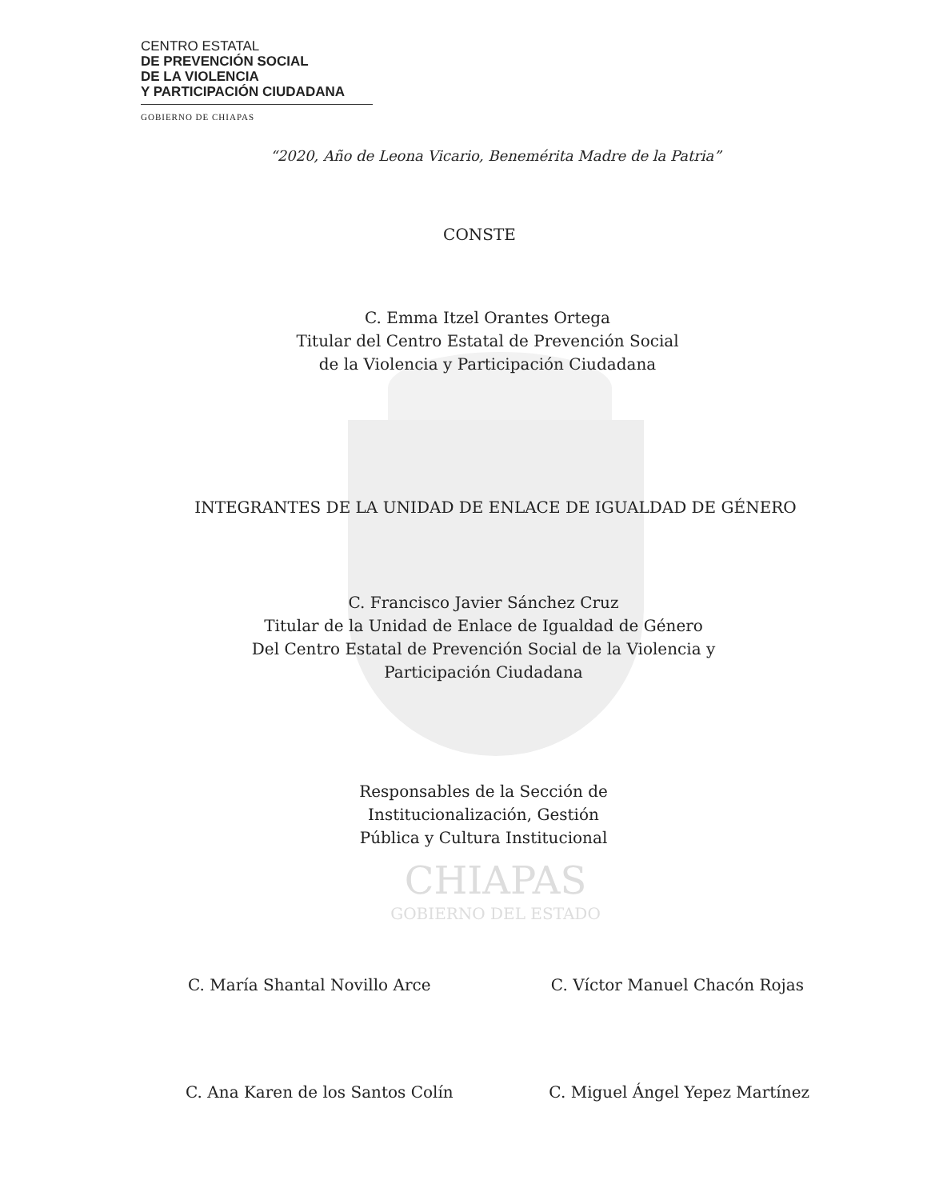CENTRO ESTATAL
DE PREVENCIÓN SOCIAL
DE LA VIOLENCIA
Y PARTICIPACIÓN CIUDADANA
GOBIERNO DE CHIAPAS
“2020, Año de Leona Vicario, Benemérita Madre de la Patria”
CONSTE
C. Emma Itzel Orantes Ortega
Titular del Centro Estatal de Prevención Social
de la Violencia y Participación Ciudadana
INTEGRANTES DE LA UNIDAD DE ENLACE DE IGUALDAD DE GÉNERO
C. Francisco Javier Sánchez Cruz
Titular de la Unidad de Enlace de Igualdad de Género
Del Centro Estatal de Prevención Social de la Violencia y
Participación Ciudadana
Responsables de la Sección de
Institucionalización, Gestión
Pública y Cultura Institucional
CHIAPAS
GOBIERNO DEL ESTADO
C. María Shantal Novillo Arce C. Víctor Manuel Chacón Rojas
C. Ana Karen de los Santos Colín C. Miguel Ángel Yepez Martínez